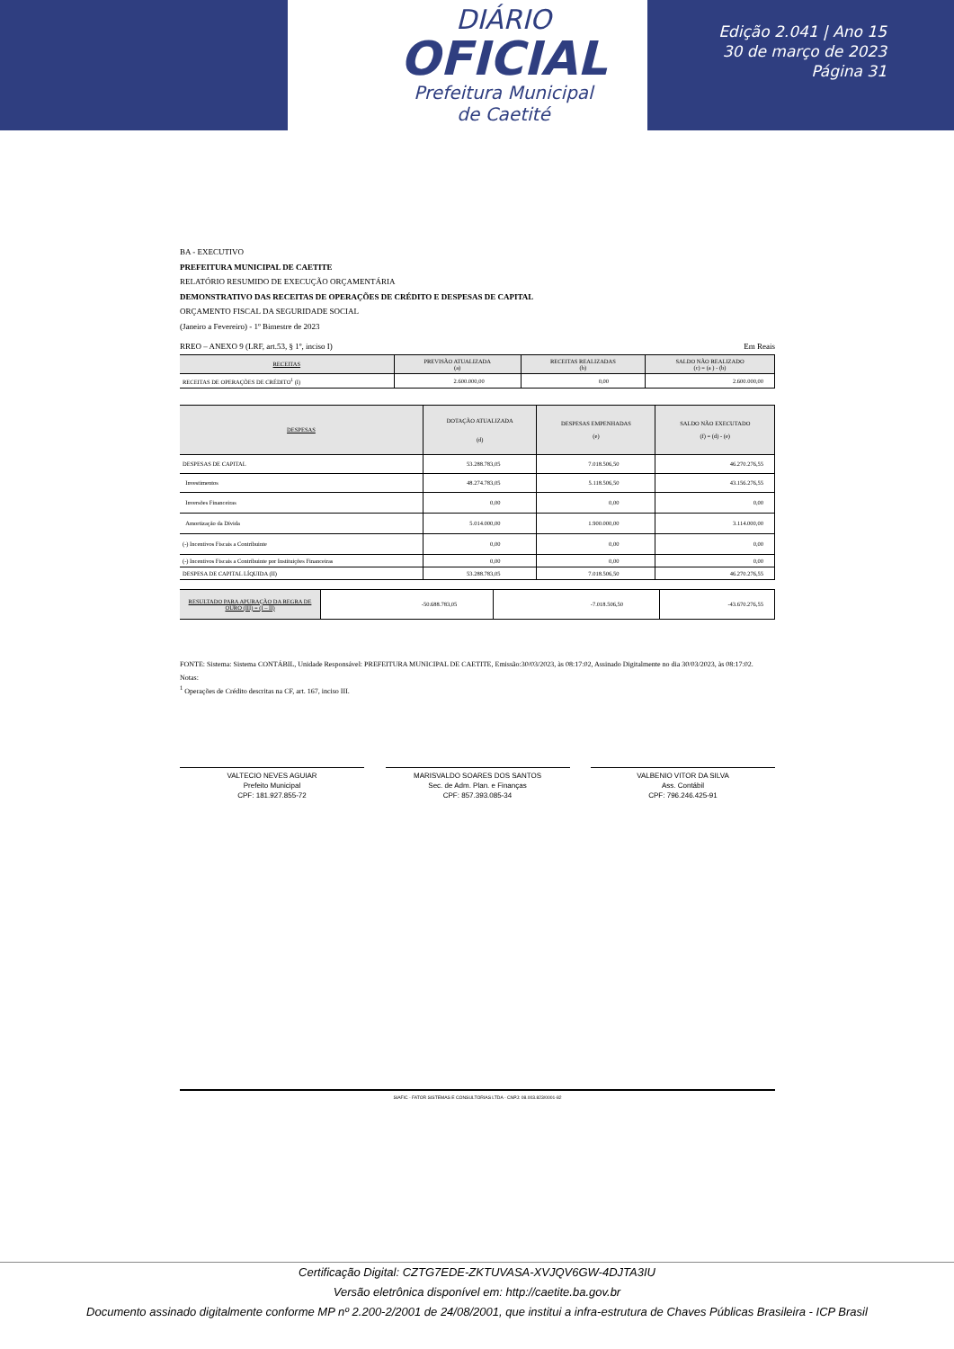DIÁRIO
OFICIAL
Prefeitura Municipal
de Caetité
Edição 2.041 | Ano 15
30 de março de 2023
Página 31
BA - EXECUTIVO
PREFEITURA MUNICIPAL DE CAETITE
RELATÓRIO RESUMIDO DE EXECUÇÃO ORÇAMENTÁRIA
DEMONSTRATIVO DAS RECEITAS DE OPERAÇÕES DE CRÉDITO E DESPESAS DE CAPITAL
ORÇAMENTO FISCAL DA SEGURIDADE SOCIAL
(Janeiro a Fevereiro) - 1º Bimestre de 2023
RREO – ANEXO 9 (LRF, art.53, § 1º, inciso I) Em Reais
| RECEITAS | PREVISÃO ATUALIZADA (a) | RECEITAS REALIZADAS (b) | SALDO NÃO REALIZADO (c) = (a ) - (b) |
| --- | --- | --- | --- |
| RECEITAS DE OPERAÇÕES DE CRÉDITO<sup>1</sup> (I) | 2.600.000,00 | 0,00 | 2.600.000,00 |
| DESPESAS | DOTAÇÃO ATUALIZADA (d) | DESPESAS EMPENHADAS (e) | SALDO NÃO EXECUTADO (f) = (d) - (e) |
| --- | --- | --- | --- |
| DESPESAS DE CAPITAL | 53.288.783,05 | 7.018.506,50 | 46.270.276,55 |
| Investimentos | 48.274.783,05 | 5.118.506,50 | 43.156.276,55 |
| Inversões Financeiras | 0,00 | 0,00 | 0,00 |
| Amortização da Dívida | 5.014.000,00 | 1.900.000,00 | 3.114.000,00 |
| (-) Incentivos Fiscais a Contribuinte | 0,00 | 0,00 | 0,00 |
| (-) Incentivos Fiscais a Contribuinte por Instituições Financeiras | 0,00 | 0,00 | 0,00 |
| DESPESA DE CAPITAL LÍQUIDA (II) | 53.288.783,05 | 7.018.506,50 | 46.270.276,55 |
| RESULTADO PARA APURAÇÃO DA REGRA DE OURO (III) = (I – II) | -50.688.783,05 | -7.018.506,50 | -43.670.276,55 |
FONTE: Sistema: Sistema CONTÁBIL, Unidade Responsável: PREFEITURA MUNICIPAL DE CAETITE, Emissão:30/03/2023, às 08:17:02, Assinado Digitalmente no dia 30/03/2023, às 08:17:02.
Notas:
<sup>1</sup> Operações de Crédito descritas na CF, art. 167, inciso III.
VALTECIO NEVES AGUIAR
Prefeito Municipal
CPF: 181.927.855-72
MARISVALDO SOARES DOS SANTOS
Sec. de Adm. Plan. e Finanças
CPF: 857.393.085-34
VALBENIO VITOR DA SILVA
Ass. Contábil
CPF: 796.246.425-91
SIAFIC - FATOR SISTEMAS E CONSULTORIAS LTDA - CNPJ: 08.003.823/0001-82
Certificação Digital: CZTG7EDE-ZKTUVASA-XVJQV6GW-4DJTA3IU
Versão eletrônica disponível em: http://caetite.ba.gov.br
Documento assinado digitalmente conforme MP nº 2.200-2/2001 de 24/08/2001, que institui a infra-estrutura de Chaves Públicas Brasileira - ICP Brasil